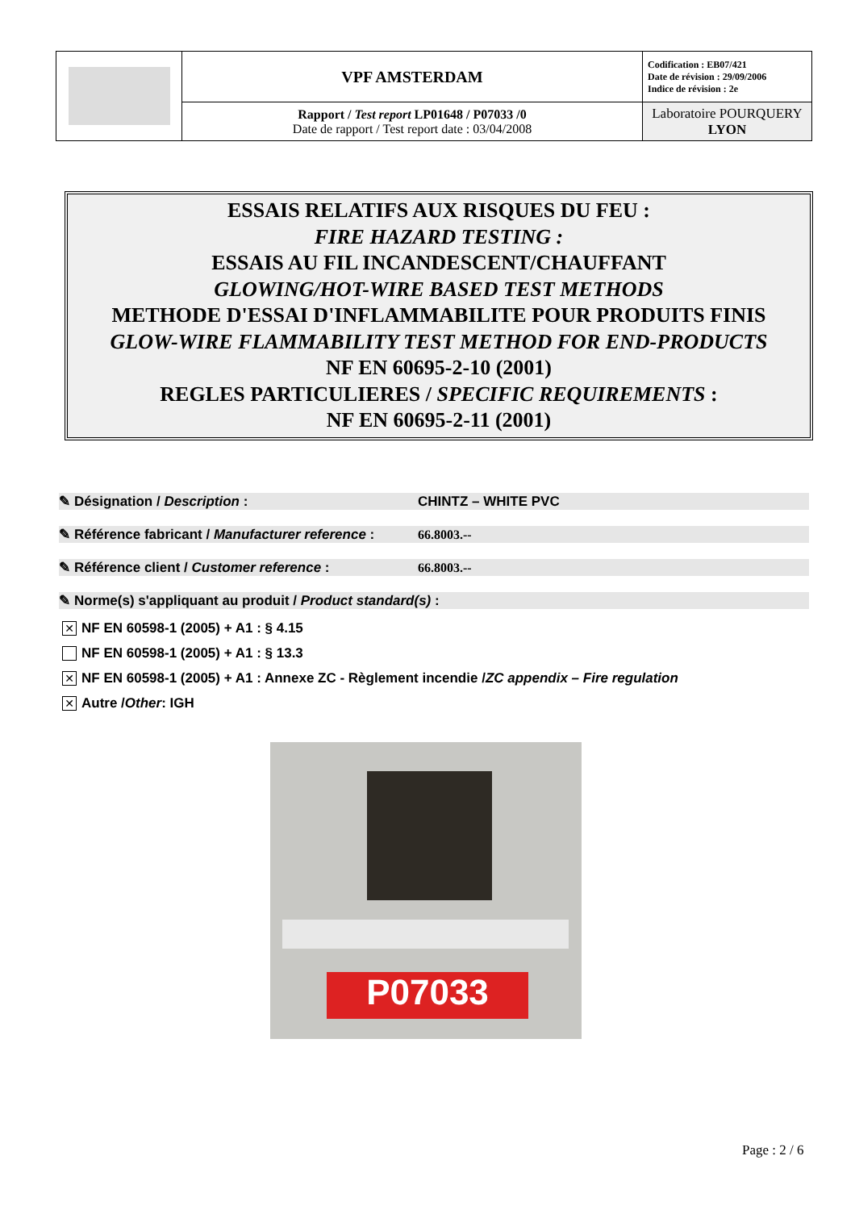| | VPF AMSTERDAM | Codification : EB07/421 Date de révision : 29/09/2006 Indice de révision : 2e |
| | Rapport / Test report LP01648 / P07033 /0 Date de rapport / Test report date : 03/04/2008 | Laboratoire POURQUERY LYON |
ESSAIS RELATIFS AUX RISQUES DU FEU :
FIRE HAZARD TESTING :
ESSAIS AU FIL INCANDESCENT/CHAUFFANT
GLOWING/HOT-WIRE BASED TEST METHODS
METHODE D'ESSAI D'INFLAMMABILITE POUR PRODUITS FINIS
GLOW-WIRE FLAMMABILITY TEST METHOD FOR END-PRODUCTS
NF EN 60695-2-10 (2001)
REGLES PARTICULIERES / SPECIFIC REQUIREMENTS :
NF EN 60695-2-11 (2001)
✎ Désignation / Description : CHINTZ – WHITE PVC
✎ Référence fabricant / Manufacturer reference : 66.8003.--
✎ Référence client / Customer reference : 66.8003.--
✎ Norme(s) s'appliquant au produit / Product standard(s) :
✕ NF EN 60598-1 (2005) + A1 : § 4.15
NF EN 60598-1 (2005) + A1 : § 13.3
✕ NF EN 60598-1 (2005) + A1 : Annexe ZC - Règlement incendie / ZC appendix – Fire regulation
✕ Autre / Other : IGH
P07033
Page : 2 / 6